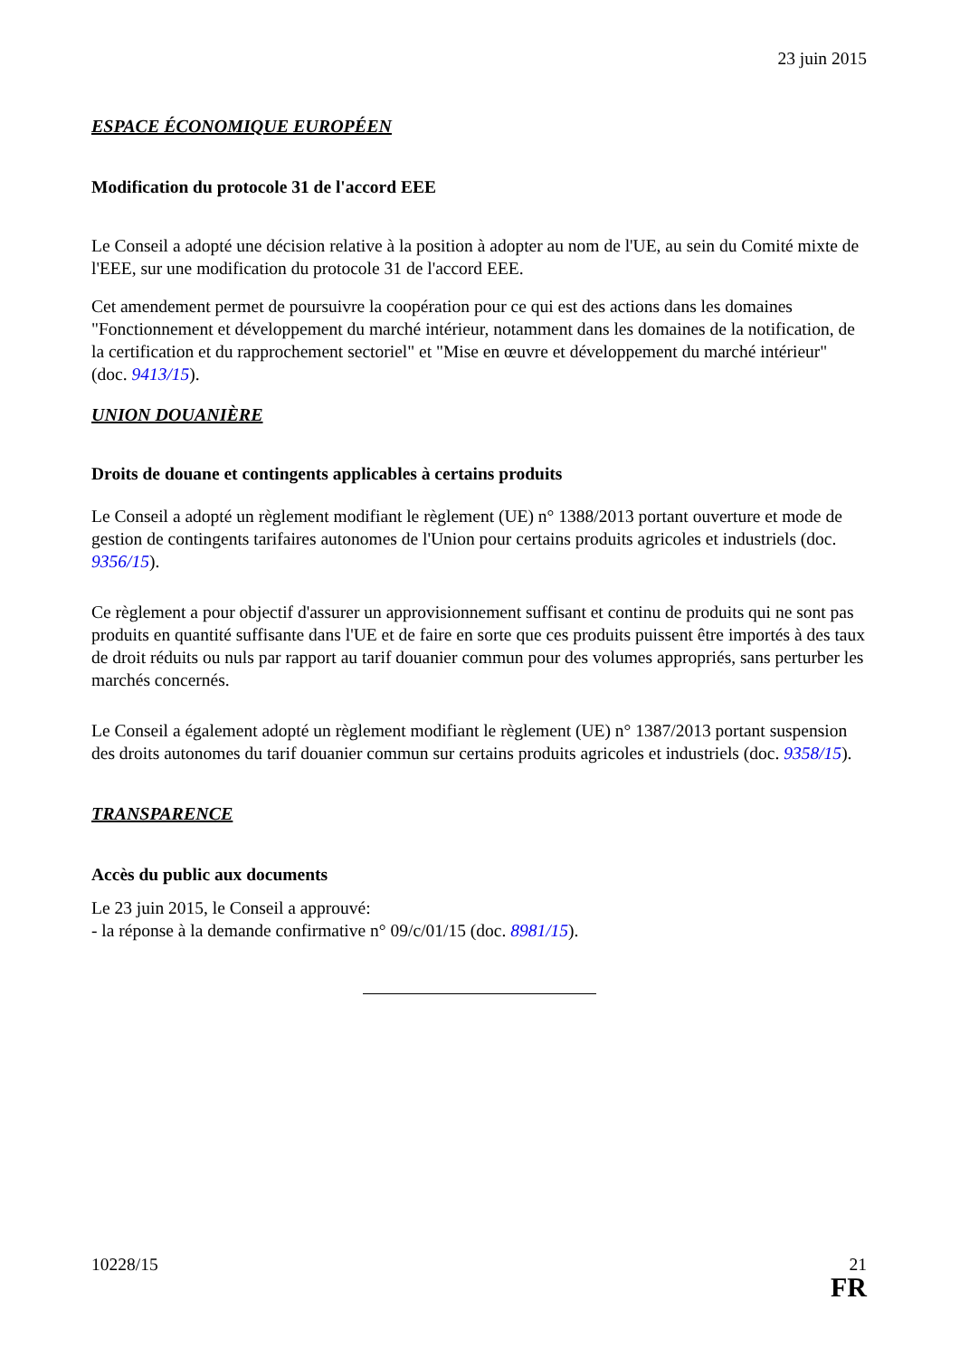23 juin 2015
ESPACE ÉCONOMIQUE EUROPÉEN
Modification du protocole 31 de l'accord EEE
Le Conseil a adopté une décision relative à la position à adopter au nom de l'UE, au sein du Comité mixte de l'EEE, sur une modification du protocole 31 de l'accord EEE.
Cet amendement permet de poursuivre la coopération pour ce qui est des actions dans les domaines "Fonctionnement et développement du marché intérieur, notamment dans les domaines de la notification, de la certification et du rapprochement sectoriel" et "Mise en œuvre et développement du marché intérieur" (doc. 9413/15).
UNION DOUANIÈRE
Droits de douane et contingents applicables à certains produits
Le Conseil a adopté un règlement modifiant le règlement (UE) n° 1388/2013 portant ouverture et mode de gestion de contingents tarifaires autonomes de l'Union pour certains produits agricoles et industriels (doc. 9356/15).
Ce règlement a pour objectif d'assurer un approvisionnement suffisant et continu de produits qui ne sont pas produits en quantité suffisante dans l'UE et de faire en sorte que ces produits puissent être importés à des taux de droit réduits ou nuls par rapport au tarif douanier commun pour des volumes appropriés, sans perturber les marchés concernés.
Le Conseil a également adopté un règlement modifiant le règlement (UE) n° 1387/2013 portant suspension des droits autonomes du tarif douanier commun sur certains produits agricoles et industriels (doc. 9358/15).
TRANSPARENCE
Accès du public aux documents
Le 23 juin 2015, le Conseil a approuvé:
- la réponse à la demande confirmative n° 09/c/01/15 (doc. 8981/15).
10228/15 21
FR